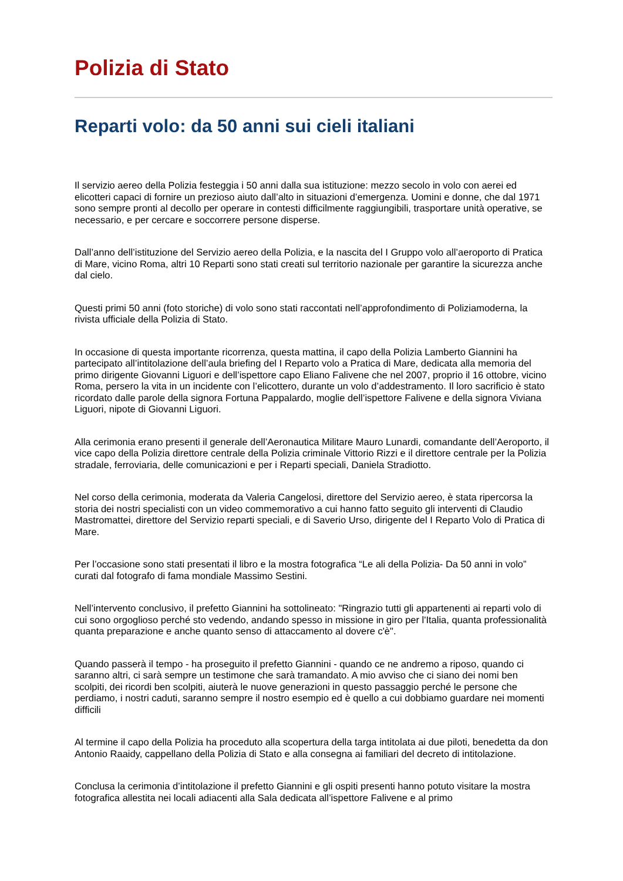Polizia di Stato
Reparti volo: da 50 anni sui cieli italiani
Il servizio aereo della Polizia festeggia i 50 anni dalla sua istituzione: mezzo secolo in volo con aerei ed elicotteri capaci di fornire un prezioso aiuto dall’alto in situazioni d’emergenza. Uomini e donne, che dal 1971 sono sempre pronti al decollo per operare in contesti difficilmente raggiungibili, trasportare unità operative, se necessario, e per cercare e soccorrere persone disperse.
Dall’anno dell’istituzione del Servizio aereo della Polizia, e la nascita del I Gruppo volo all’aeroporto di Pratica di Mare, vicino Roma, altri 10 Reparti sono stati creati sul territorio nazionale per garantire la sicurezza anche dal cielo.
Questi primi 50 anni (foto storiche) di volo sono stati raccontati nell’approfondimento di Poliziamoderna, la rivista ufficiale della Polizia di Stato.
In occasione di questa importante ricorrenza, questa mattina, il capo della Polizia Lamberto Giannini ha partecipato all’intitolazione dell’aula briefing del I Reparto volo a Pratica di Mare, dedicata alla memoria del primo dirigente Giovanni Liguori e dell’ispettore capo Eliano Falivene che nel 2007, proprio il 16 ottobre, vicino Roma, persero la vita in un incidente con l’elicottero, durante un volo d’addestramento. Il loro sacrificio è stato ricordato dalle parole della signora Fortuna Pappalardo, moglie dell’ispettore Falivene e della signora Viviana Liguori, nipote di Giovanni Liguori.
Alla cerimonia erano presenti il generale dell’Aeronautica Militare Mauro Lunardi, comandante dell’Aeroporto, il vice capo della Polizia direttore centrale della Polizia criminale Vittorio Rizzi e il direttore centrale per la Polizia stradale, ferroviaria, delle comunicazioni e per i Reparti speciali, Daniela Stradiotto.
Nel corso della cerimonia, moderata da Valeria Cangelosi, direttore del Servizio aereo, è stata ripercorsa la storia dei nostri specialisti con un video commemorativo a cui hanno fatto seguito gli interventi di Claudio Mastromattei, direttore del Servizio reparti speciali, e di Saverio Urso, dirigente del I Reparto Volo di Pratica di Mare.
Per l’occasione sono stati presentati il libro e la mostra fotografica “Le ali della Polizia- Da 50 anni in volo” curati dal fotografo di fama mondiale Massimo Sestini.
Nell’intervento conclusivo, il prefetto Giannini ha sottolineato: "Ringrazio tutti gli appartenenti ai reparti volo di cui sono orgoglioso perché sto vedendo, andando spesso in missione in giro per l'Italia, quanta professionalità quanta preparazione e anche quanto senso di attaccamento al dovere c'è".
Quando passerà il tempo - ha proseguito il prefetto Giannini - quando ce ne andremo a riposo, quando ci saranno altri, ci sarà sempre un testimone che sarà tramandato. A mio avviso che ci siano dei nomi ben scolpiti, dei ricordi ben scolpiti, aiuterà le nuove generazioni in questo passaggio perché le persone che perdiamo, i nostri caduti, saranno sempre il nostro esempio ed è quello a cui dobbiamo guardare nei momenti difficili
Al termine il capo della Polizia ha proceduto alla scopertura della targa intitolata ai due piloti, benedetta da don Antonio Raaidy, cappellano della Polizia di Stato e alla consegna ai familiari del decreto di intitolazione.
Conclusa la cerimonia d’intitolazione il prefetto Giannini e gli ospiti presenti hanno potuto visitare la mostra fotografica allestita nei locali adiacenti alla Sala dedicata all’ispettore Falivene e al primo